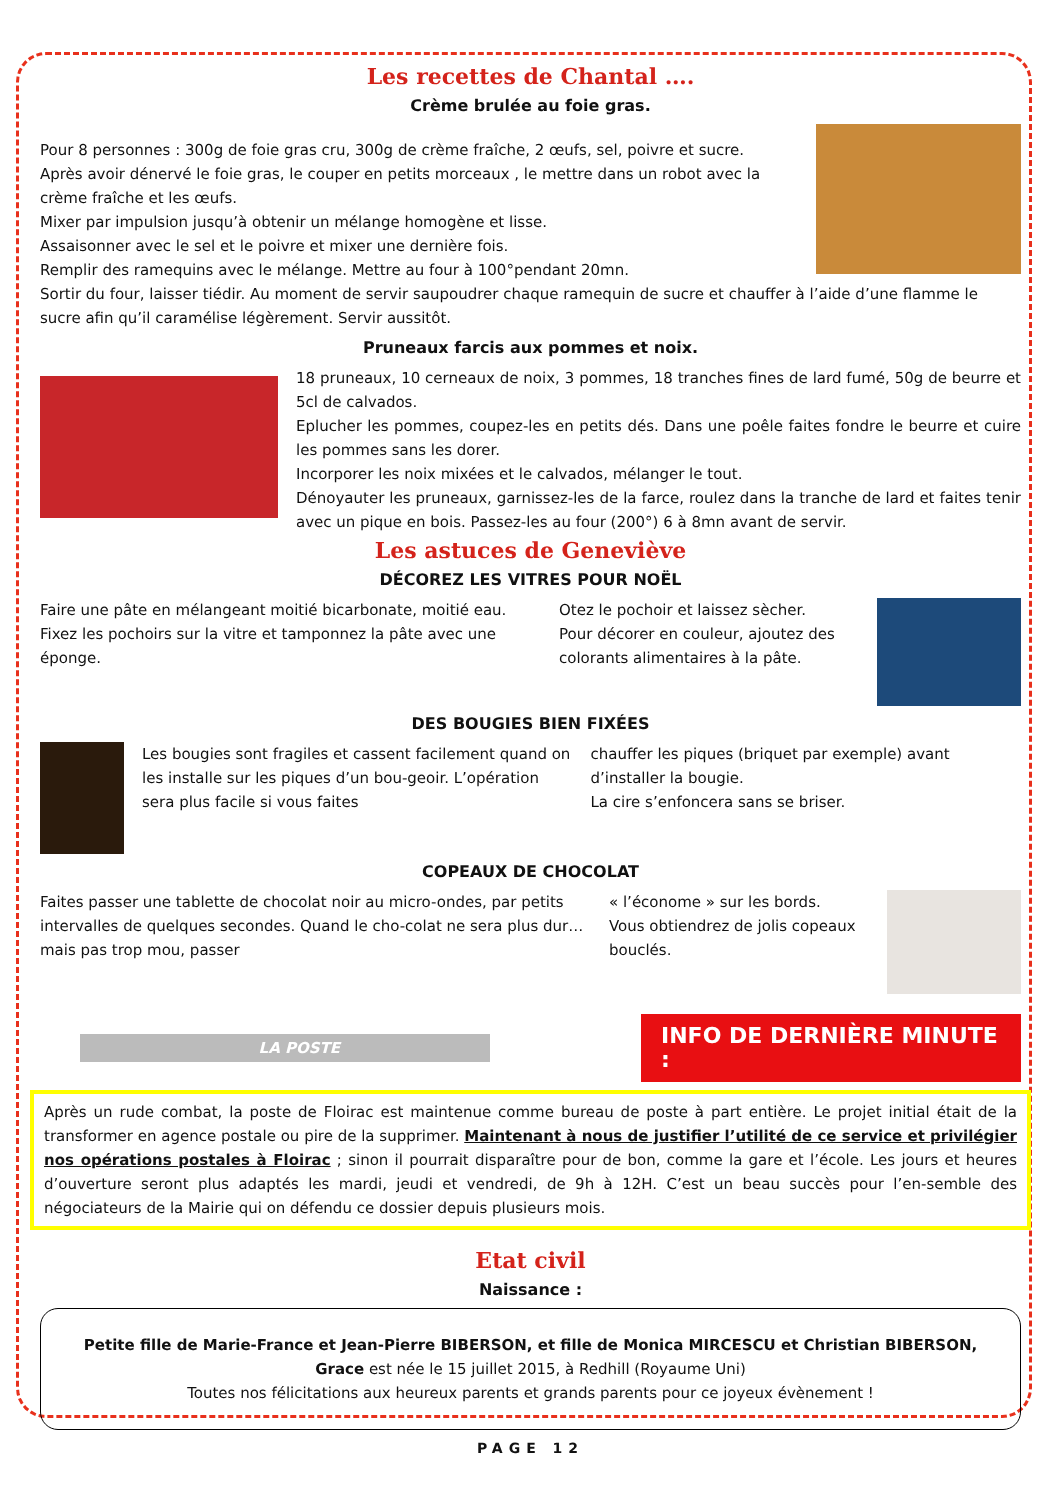Les recettes de Chantal ….
Crème brulée au foie gras.
Pour 8 personnes : 300g de foie gras cru, 300g de crème fraîche, 2 œufs, sel, poivre et sucre.
Après avoir dénervé le foie gras, le couper en petits morceaux , le mettre dans un robot avec la crème fraîche et les œufs.
Mixer par impulsion jusqu’à obtenir un mélange homogène et lisse.
Assaisonner avec le sel et le poivre et mixer une dernière fois.
Remplir des ramequins avec le mélange. Mettre au four à 100°pendant 20mn.
Sortir du four, laisser tiédir. Au moment de servir saupoudrer chaque ramequin de sucre et chauffer à l’aide d’une flamme le sucre afin qu’il caramélise légèrement. Servir aussitôt.
Pruneaux farcis aux pommes et noix.
18 pruneaux, 10 cerneaux de noix, 3 pommes, 18 tranches fines de lard fumé, 50g de beurre et 5cl de calvados.
Eplucher les pommes, coupez-les en petits dés. Dans une poêle faites fondre le beurre et cuire les pommes sans les dorer.
Incorporer les noix mixées et le calvados, mélanger le tout.
Dénoyauter les pruneaux, garnissez-les de la farce, roulez dans la tranche de lard et faites tenir avec un pique en bois. Passez-les au four (200°) 6 à 8mn avant de servir.
Les astuces de Geneviève
DÉCOREZ LES VITRES POUR NOËL
Faire une pâte en mélangeant moitié bicarbonate, moitié eau. Fixez les pochoirs sur la vitre et tamponnez la pâte avec une éponge.
Otez le pochoir et laissez sècher.
Pour décorer en couleur, ajoutez des colorants alimentaires à la pâte.
DES BOUGIES BIEN FIXÉES
Les bougies sont fragiles et cassent facilement quand on les installe sur les piques d’un bou-geoir. L’opération sera plus facile si vous faites
chauffer les piques (briquet par exemple) avant d’installer la bougie.
La cire s’enfoncera sans se briser.
COPEAUX DE CHOCOLAT
Faites passer une tablette de chocolat noir au micro-ondes, par petits intervalles de quelques secondes. Quand le cho-colat ne sera plus dur… mais pas trop mou, passer
« l’économe » sur les bords.
Vous obtiendrez de jolis copeaux bouclés.
LA POSTE
INFO DE DERNIÈRE MINUTE :
Après un rude combat, la poste de Floirac est maintenue comme bureau de poste à part entière. Le projet initial était de la transformer en agence postale ou pire de la supprimer. Maintenant à nous de justifier l’utilité de ce service et privilégier nos opérations postales à Floirac ; sinon il pourrait disparaître pour de bon, comme la gare et l’école. Les jours et heures d’ouverture seront plus adaptés les mardi, jeudi et vendredi, de 9h à 12H. C’est un beau succès pour l’en-semble des négociateurs de la Mairie qui on défendu ce dossier depuis plusieurs mois.
Etat civil
Naissance :
Petite fille de Marie-France et Jean-Pierre BIBERSON, et fille de Monica MIRCESCU et Christian BIBERSON,
Grace est née le 15 juillet 2015, à Redhill (Royaume Uni)
Toutes nos félicitations aux heureux parents et grands parents pour ce joyeux évènement !
PAGE 12